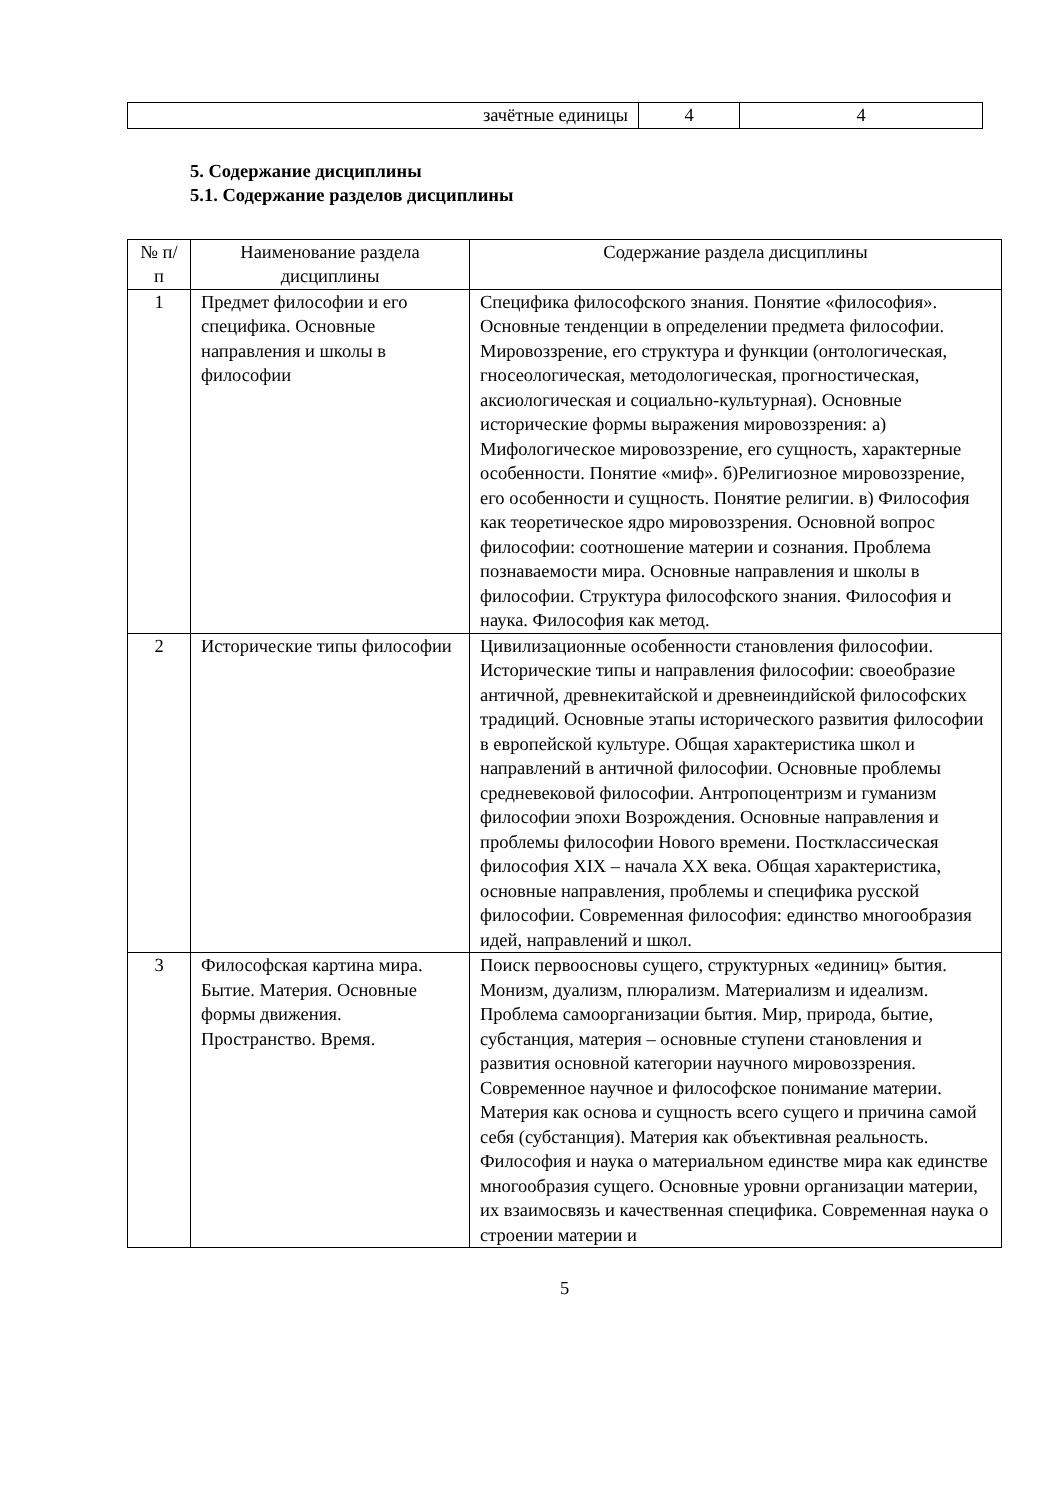| зачётные единицы | 4 | 4 |
5. Содержание дисциплины
5.1. Содержание разделов дисциплины
| № п/п | Наименование раздела дисциплины | Содержание раздела дисциплины |
| --- | --- | --- |
| 1 | Предмет философии и его специфика. Основные направления и школы в философии | Специфика философского знания. Понятие «философия». Основные тенденции в определении предмета философии. Мировоззрение, его структура и функции (онтологическая, гносеологическая, методологическая, прогностическая, аксиологическая и социально-культурная). Основные исторические формы выражения мировоззрения: а) Мифологическое мировоззрение, его сущность, характерные особенности. Понятие «миф». б)Религиозное мировоззрение, его особенности и сущность. Понятие религии. в) Философия как теоретическое ядро мировоззрения. Основной вопрос философии: соотношение материи и сознания. Проблема познаваемости мира. Основные направления и школы в философии. Структура философского знания. Философия и наука. Философия как метод. |
| 2 | Исторические типы философии | Цивилизационные особенности становления философии. Исторические типы и направления философии: своеобразие античной, древнекитайской и древнеиндийской философских традиций. Основные этапы исторического развития философии в европейской культуре. Общая характеристика школ и направлений в античной философии. Основные проблемы средневековой философии. Антропоцентризм и гуманизм философии эпохи Возрождения. Основные направления и проблемы философии Нового времени. Постклассическая философия XIX – начала XX века. Общая характеристика, основные направления, проблемы и специфика русской философии. Современная философия: единство многообразия идей, направлений и школ. |
| 3 | Философская картина мира. Бытие. Материя. Основные формы движения. Пространство. Время. | Поиск первоосновы сущего, структурных «единиц» бытия. Монизм, дуализм, плюрализм. Материализм и идеализм. Проблема самоорганизации бытия. Мир, природа, бытие, субстанция, материя – основные ступени становления и развития основной категории научного мировоззрения. Современное научное и философское понимание материи. Материя как основа и сущность всего сущего и причина самой себя (субстанция). Материя как объективная реальность. Философия и наука о материальном единстве мира как единстве многообразия сущего. Основные уровни организации материи, их взаимосвязь и качественная специфика. Современная наука о строении материи и |
5